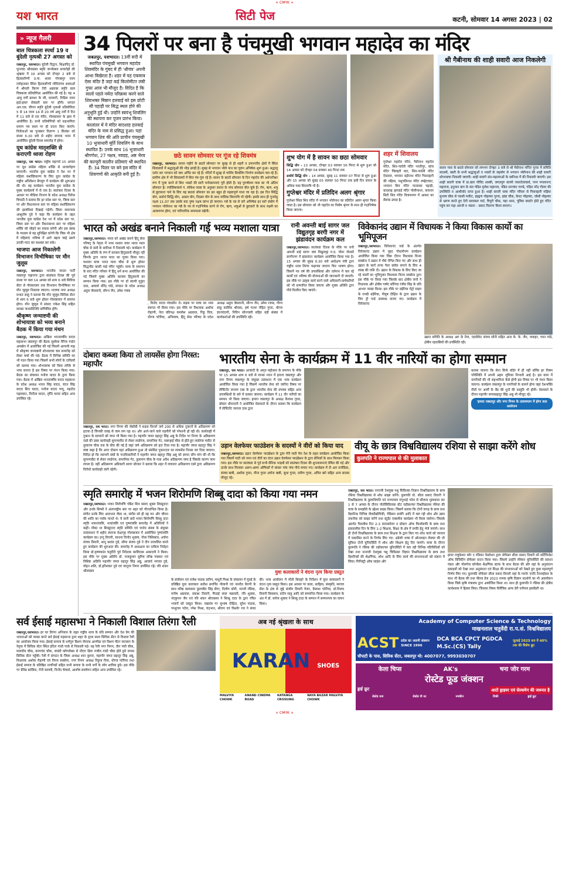+ CMYK +
यश भारत
सिटी पेज
कटनी, सोमवार 14 अगस्त 2023 | 02
» न्यूज गैलरी
बाल चित्रकला स्पर्धा 19 व बुंदेली नृत्यश्री 27 अगस्त को
जबलपुर, यशभारत। बुंदेली विद्वान, शिक्षाविद् डॉ. पूरनचंद श्रीवास्तव स्मृति जन्मोत्सव समारोहों की श्रृंखला में 19 अगस्त को दोपहर 2 बजे से हितकारिणी उ.मा. शाला गोरखपुर एवम दमोहनाका स्थित हितकारिणी गोविंदगंज शालाओं में श्रीमती किरण देवी अग्रवाल स्मृति बाल चित्रकला प्रतियोगिता आयोजित की गई है। यह 4 आयु वर्गों क्रमशः के जी, प्रायमरी, मिडिल एवम हाई-हायर सेकंडरी स्तर पर होगी। सरदार आर.एस. चौपरा स्मृति बुंदेली नृत्यश्री प्रतियोगिता 5 से 14 एवम 14 से 20 वर्ष आयु वर्गों में दिन में 11 बजे से दत्त मंदिर, गोलबाजार के हाल में आयोजित है। सभी प्रतियोगियों को सहभागिता प्रमाण पत्र स्थल पर ही प्रदान किए जाएंगे। विजेताओं का पुरस्कार वितरण 1 सितंबर को संध्या 6.30 बजे से शहीद स्मारक भवन में आयोजित बुंदेली दिवस समारोह में होगा।
यूथ कांग्रेस मातृशक्ति से कराएगी ध्वजा रोहण
जबलपुर, यश भारत। राष्ट्रीय महापर्व 15 अगस्त पर यूथ कांग्रेस महिला शक्ति से ध्वजारोहण कराएगी। भारतीय युवा कांग्रेस ने देश भर में महिला सशक्तिकरण के लिए युवा कांग्रेस के राष्ट्रीय अधिवेशन बेंगलुरु में कार्यक्रम की शुरूआत की थी। यह कार्यक्रम भारतीय युवा कांग्रेस के मुख्य कार्यक्रमों में से एक है। स्वतंत्रता दिवस के अवसर पर मीडिया विभाग के प्रदेश अध्यक्ष विवेक त्रिपाठी ने बताया कि हर प्रदेश स्तर पर, जिला स्तर पर और विधानसभा स्तर पर महिला सशक्तिकरण की झलकियां दिखाई पड़ेगी। जिला समान्यक आशुतोष दुबे ने कहा कि कार्यक्रम के तहत भारतीय युवा कांग्रेस देश भर में प्रदेश स्तर पर, जिला स्तर पर और विधानसभा स्तर पर महिला शक्ति को जोड़ने का प्रयास करेगी और इस क्लब के माध्यम से यह सुनिश्चित करेगी कि जिस भी क्षेत्र में महिलाएं भविष्य में आगे बढ़ना चाहे उसमे उनकी मदद कर सशक्त कर सके।
भाजपा आज निकालेगी विभाजन विभीषिका पर मौन जुलूस
जबलपुर, यशभारत। भारतीय जनता पार्टी जबलपुर महानगर द्वारा स्वतंत्रता दिवस की पूर्व संध्या पर कल 14 अगस्त को शाम 6 बजे सिविक सेंटर से गोलबाजार तक विभाजन विभीषिका पर मौन जुलूस निकाला जाएगा। भाजपा नगर अध्यक्ष प्रभात साहू ने बताया कि मौन जुलूस सिविक सेंटर से शाम 6 बजे शुरू होकर गोलबाजार में समाप्त होगा। मौन जुलूस में सांसद राकेश सिंह सहित समस्त जनप्रतिनिधि सम्मिलित होंगे।
श्रीकृष्ण जन्माष्टमी की शोभायात्रा को भव्य बनाने बैठक में किया गया मंथन
जबलपुर, यशभारत। अखिल भारतवर्षीय यादव महासभा जबलपुर की बैठक सुशीला मैरिज गार्डन अमखेरा में आयोजित की गई जिसमें आगामी माह में श्रीकृष्ण जन्माष्टमी शोभायात्रा चल समारोह को लेकर चर्चा की गई। बैठक में विभिन्न समिति का भी गठन किया गया जिसमें सभी लोगों के दायित्वों को बताया गया। शोभायात्रा को किस तरीके से भव्य बनाना है इस विषय पर मंथन किया गया। बैठक का संचालन मनोज यादव के द्वारा किया गया। बैठक में अखिल भारतवर्षीय यादव महासभा के प्रदेश अध्यक्ष भारत सिंह यादव, चंदन सिंह यादव शिव यादव, मनोज यादव पप्पू, महादेव पहलवान, विनीता यादव, तृप्ति यादव सहित अन्य उपस्थित रहे।
34 पिलरों पर बना है पंचमुखी भगवान महादेव का मंदिर
जबलपुर, यशभारत। 13वीं सदी में स्थापित पंचमुखी भगवान महादेव शिवमंदिर के गुंबद में ही 'श्रीयंत्र' अपनी आभा बिखेरता है। शहर में यह एकमात्र ऐसा मंदिर है जहां कई किलोमीटर लंबी गुफा आज भी मौजूद है। विदित है कि सालों पहले नर्मदा परिक्रमा करने वाले शिवभक्त मिष्ठान हलवाई को इस छोटी सी पहाड़ी पर सिद्ध स्थल होने की अनुभूति हुई थी। उन्होंने स्वयंभू शिवलिंग की स्थापना कर पूजन प्रारंभ किया। कालांतर में ये मंदिर बादशाह हलवाई मंदिर के नाम से प्रसिद्ध हुआ। यहां भगवान शिव की अति प्राचीन पंचमुखी 10 भुजाधारी मूर्ति शिवलिंग के साथ स्थापित है। उनके साथ 16 भुजाधारी श्रीगणेश, 27 नक्षत्र, नवग्रह, अष्ट भैरव की कल्चुरी कालीन प्रतिमाएं भी स्थापित हैं। 34 पिलर पर बने इस मंदिर में शिवगणों की आकृति बनी हुई है।
छठे सावन सोमवार पर गूंज रहे शिवमंत्र
जबलपुर, यशभारत। सावन महीने के छठवें सोमवार पर सुबह से ही शहरी व उपनगरीय क्षेत्रों में स्थित शिवालयों में श्रद्धालुओं की भीड़ उमड़ी है। सुबह से भगवान भोले नाथ का पूजन अभिषेक शुरू हुआ। श्रद्धालु दर्शन कर भगवान को जल अर्पित कर रहे हैं। मंदिरों में सुबह से पार्थिव शिवलिंग निर्माण कार्यक्रम चल रहे हैं। ग्रामीण क्षेत्र में भी शिवालयों में शिव मंत्र गूंज रहे हैं। सावन के छठवें सोमवार के दिन महादेव की अर्धनारीश्वर रूप में पूजा करने से शिव भक्तों की सारी मनोकामनाएं पूरी होती हैं। यह पुरुषोत्तम मास का भी अंतिम सोमवार है। ज्योतिषाचार्य पं. लोकेश व्यास के अनुसार सावन के पांच सोमवार बीत चुके हैं। रोग, ऋण, शत्रु से छुटकारा पाने के लिए यह छठवां सोमवार का व्रत बहुत ही महत्वपूर्ण माना जा रहा है। इस दिन सिद्धि योग, सर्वार्थ सिद्धि योग, आडल योग, विडाल योग के साथ मासिक शिवरात्रि भी रहेगी। इसके साथ ही पुनर्वसु नक्षत्र 11.07 तक उसके बाद पुष्य नक्षत्र प्रारंभ हो जाएगा। गन्ने के रस से करें अभिषेक इन सारे संयोग में भगवान भोलेनाथ का गन्ने के रस से रुद्राभिषेक करने से रोग, ऋण, शत्रुओं से छुटकारे के साथ लक्ष्मी का आवागमन होगा, एवं पारिवारिक समरसता बढ़ेगी।
शुभ योग में है सावन का छठा सोमवार
सिद्धि योग - 13 अगस्त, दोपहर 03 बजकर 56 मिनट से शुरू हुआ जो 14 अगस्त को दोपहर 04 बजकर 40 मिनट तक
सर्वार्थ सिद्धि योग - 14 अगस्त, सुबह 11 बजकर 07 मिनट से शुरू हुआ और 15 अगस्त को सुबह 05 बजकर 50 मिनट तक इसी दिन सावन के अधिक मास शिवरात्रि भी है।
गुप्तेश्वर मंदिर में प्रतिदिन अलग श्रृंगार
गुप्तेश्वर स्थित शिव मंदिर में भगवान भोलेनाथ का प्रतिदिन अलग श्रृंगार किया जाता है। इस सोमवार को भी महादेव का विशेष श्रृंगार के साथ ही रुद्राभिषेक किया जाएगा।
शहर में शिवालय
गुप्तेश्वर महादेव मंदिर, गैबीनाथ महादेव मंदिर, शिव-पार्वती मंदिर भरतीपुर, कांच मंदिर जिलहरी घाट, शिव-पार्वती मंदिर देवताल, भगवान बद्रीनाथ मंदिर पिसनहारी की मढ़िया, पशुपतिनाथ मंदिर लम्हेटाघाट, भगवान शिव मंदिर पाटबाबा पहाड़ी, बादशाह हलवाई मंदिर पोलीपाथर, कचनार सिटी शिव मंदिर विजयनगर में आस्था का सैलाब उमड़ा है।
श्री गैबीनाथ की शाही सवारी आज निकलेगी
सावन मास के छठवे सोमवार को लगभग दोपहर 3 बजे से श्री गैबीनाथ मन्दिर पुरवा में समिति सदस्यों, बस्ती के सभी श्रद्धालुओं व भक्तों के सहयोग से भगवान भोलेनाथ की शाही सवारी शोभायात्रा निकाली जाएगी। शाही सवारी संत-महात्माओं के सानिध्य में की निकाली जाएगी। इस शाही सवारी यात्रा में डा.बाल गोविंद शास्त्री, जगतगुरु स्वामी राघवदेवाचार्य, परम पगलानन्द महाराज, हनुमान बाग के संत पंडित बृजेश महाराज, पंडित ताराचंद पाण्डे, पंडित नरेंद्र गौतम की उपस्थिति व आशीर्वाद प्राप्त हुआ है। शाही सवारी यात्रा मंदिर परिसर से पिसनहारी मढ़िया सुभाष चौक से प्यासी मार्केट, ब्राह्मण मोहल्ला पुरवा, झंडा चौक, केवट मोहल्ला, जोशी मोहल्ला से भ्रमण करते हुए देवी सायकल मार्ट, त्रिपुरी चौक, गढ़ा थाना, पुलिस क्वार्टर होते हुए मंदिर पहुंच कर महा आरती व भंडारा - प्रसाद वितरण किया जाएगा।
भारत को अखंड बनाने निकाली गई भव्य मशाला यात्रा
जबलपुर,यशभारत। भारत को अखंड बनाने हिंदू सेवा परिषद् के नेतृत्व में भव्य मशाल यात्रा भारत माता चौक से संतों के सानिध्य में निकाली गई। कार्यक्रम में मुख्य अतिथि के रूप में काजल हिंदुस्तानी मौजूद रहीं जिनके द्वारा भारत माता का पूजन किया गया। मशाला यात्रा भारत माता चौक से शुरू होकर सिद्धपीठ काली माई मंदिर पहुंची। यात्रा के समापन के बाद मंदिर परिसर में हिंदू धर्म सभा आयोजित की गई जिसमें मुख्य अतिथि काजल हिंदुस्तानी का सम्मान किया गया। इस मौके पर डॉ स्वामी मुकुंद दास, आचार्य धीरेंद्र पांडे, संगठन के प्रदेश अध्यक्ष अतुल जेसवानी, सौरभ जैन, उमेश रजक
, विनोद यादव मंचासीन थे। सड़क पर यात्रा का भव्य स्वागत भी किया गया। इस मौके पर विधायक अशोक रोहाणी, नेता प्रतिपक्ष कमलेश अग्रवाल, रिंकू विज, धीरज पटेरिया, अभिलाष, हिंदू सेवा परिषद के प्रदेश अध्यक्ष अतुल जेसवानी, सौरभ जैन, उमेश रजक, गौरव साहू कार्तिक श्रीवास, हर्ष पत्थर रोहित गुप्ता, धीरज ज्ञानचंदानी, नितिन सोनपाली सहित बड़ी संख्या में कार्यकर्ताओं की उपस्थिति रही।
रानी अवन्ती बाई सागर जल विद्युतगृह बरगी नगर में झंडावंदन कार्यक्रम कल
जबलपुर,यशभारत। स्वतंत्रता दिवस के मौके पर रानी अवन्ती बाई सागर जल विद्युतगृह म.प्र. पॉवर जेनको बरगीनगर में झंडावंदन कार्यक्रम आयोजित किया गया है। 15 अगस्त की सुबह 8.30 बजे अधीक्षण यंत्री द्वारा राष्ट्रीय ध्वज तिरंगा फहराया जाएगा फिर भाषण होगा। जिसमें गत वर्ष की उपलब्धियां और वर्तमान में चल रहे कार्यों एवं भविष्य की योजनाओं की जानकारी दी जाएगी। इस मौके पर उत्कृष्ट कार्य करने वाले अधिकारी-कर्मचारियों को भी सम्मानित किया जाएगा और मुख्य अतिथि द्वारा पौधे वितरित किए जाएंगे।
विवेकानंद उद्यान में विधायक ने किया विकास कार्यो का भूमिपूजन
जबलपुर,यशभारत। विवेकानंद वार्ड के अंतर्गत विवेकानंद उद्यान में वृहद पौधारोपण कार्यक्रम आयोजित किया गया जिस दौरान विधायक विनय सक्सेना ने उद्यान में पौधे रोपित किए गए और साथ ही उद्यान के चारों तरफ पेवर ब्लॉक लगाने के लिए 4 लाख की राशि दी। उद्यान के विकास के लिए किए जा रहे कार्यों का भूमिपूजन विधायक विनय सक्सेना द्वारा इस मौके पर किया गया जिसके बाद क्षेत्रीय जनों ने विधायक और क्षेत्रीय पार्षद सोनिया रंजीत सिंह के प्रति आभार व्यक्त किया। इस मौके पर बड़ेरिया मेट्रो प्राइम के एमडी बड़ेरिया, पीयूष दीक्षित के द्वारा उद्यान के लिए ट्री गार्ड उपलब्ध कराए गए। कार्यक्रम में विवेकानंद
उद्यान समिति के अध्यक्ष आर के नेमा, एडवोकेट संजय सोनी सहित अन्य के. के. जैन, जवाहर, पवन पांडे, क्षेत्रीय रहवासियों की उपस्थिति रही।
दोबारा कब्जा किया तो लायसेंस होगा निरस्त: महापौर
जबलपुर, यश भारत। नगर निगम की जेसीबी ने सड़क किनारे जमे 200 से अधिक दुकानों के अतिक्रमण को हटाया है जिनकी वजह से जाम लग रहा था। और आने-जाने वाले राहगीरों को परेशानी हो रही थी। कार्यवाही में दुकान के सामानों को जप्त भी किया गया है। महापौर जगत बहादुर सिंह अन्नू के निर्देश पर निगम के अतिक्रमण दस्ते की उक्त कार्यवाही सुपरमार्केट से लेकर लार्डगंज, कमानिया गेट, मछरहाई चौक से होते हुए लार्डगंज मार्केट से तुलाराम चौक तक के बीच की गई है जहां जमे अतिक्रमण को हटा दिया गया है। महापौर जगत बहादुर सिंह ने स्पष्ट कहा है कि अगर दोबारा यहां अतिक्रमण हुआ तो संबंधित दुकानदार का लायसेंस निरस्त कर दिया जाएगा। विदित हो कि व्यापारी संघों के पदाधिकारियों ने महापौर जगत बहादुर सिंह अन्नू को ज्ञापन सौंप मांग की थी कि सुपरमार्केट से लेकर लार्डगंज, कमानिया गेट, तुलाराम चौक के पास अवैध अतिक्रमण जमा है जिसके कारण जाम लगता है। वहीं अतिक्रमण अधिकारी सागर बोरकर ने बताया कि शहर में लगातार अतिक्रमण दस्ते द्वारा अतिक्रमण विरोधी कार्यवाही जारी रहेगी।
भारतीय सेना के कार्यक्रम में 11 वीर नारियों का होगा सम्मान
जबलपुर, यश भारत। आजादी के अमृत महोत्सव के समापन के मौके पर 15 अगस्त शाम 6 बजे से मानस भवन में हमारा जबलपुर और नगर निगम जबलपुर के संयुक्त तत्वाधान में एक भव्य कार्यक्रम आयोजित किया गया है जिसमें भारतीय सेना को जानिए विषय पर लेफ्टिनेंट जनरल दास के द्वारा भारतीय सेना की तपस्या सहित अन्य उपलब्धियों के बारे में बताया जाएगा। कार्यक्रम में 11 वीर नारियों का सम्मान भी किया जाएगा। हमारा जबलपुर के अध्यक्ष कैलाश गुप्ता, डॉक्टर धीरावानी ने आयोजित प्रेसवार्ता के दौरान बताया कि कार्यक्रम में लेफ्टिनेंट जनरल दास द्वारा
बताया जाएगा कि सेना सिर्फ बॉर्डर में ही नहीं बल्कि हर विषम परिस्थिति में अपनी अहम भूमिका निभाती आई है। इस काम में नागरिकों की भी सहभागिता कैसे होगी इस विषय पर भी मंथन किया जाएगा। कार्यक्रम जबलपुर के नागरिकों के सामने होगा जहां देशभक्ति गीतों पर आर्मी के बैंड की धुनों की प्रस्तुति भी होगी। प्रेसवार्ता के दौरान महापौर जगतबहादुर सिंह अन्नू भी मौजूद रहे।
'हमारा जबलपुर और नगर निगम के तत्वावधान में होगा कल आयोजन
उड़ान वेलफेयर फाउंडेशन के सदस्यों ने वीरों को किया याद
जबलपुर,यशभारत। उड़ान वेलफेयर फाउंडेशन के द्वारा मेरी माटी मेरा देश के तहत कार्यक्रम आयोजित किया गया जिसमें माटी को नमन एवं वीरों का वंदन उड़ान वेलफेयर फाउंडेशन के द्वारा सैनिकों के साथ मिलकर किया गया। इस मौके पर स्वतंत्रता से पूर्व सभी सैनिक भाइयों को स्वतंत्रता दिवस की शुभकामनाएं प्रेषित की गई और उनके साथ मिलकर अलग-अलग ऑफिसों में जाकर पांच पांच पौधे लगाए गए। कार्यक्रम में टी आर तनोडिया, संजय खत्री, अशोक गुप्ता, मीना गुप्ता अर्चना खत्री, सुधा गुप्ता, प्रवीण गुप्ता, अमित खरे सहित अन्य सदस्य मौजूद रहे।
वीयू के छात्र विश्वविद्यालय रशिया से साझा करेंगे शोध
कुलपति ने राज्यपाल से की मुलाकात
स्मृति समारोह में भजन शिरोमणि शिब्बू दादा को किया गया नमन
जबलपुर,यशभारत। भजन शिरोमणि पंडित शिव प्रसाद शुक्ल शिब्बूदादा और उनके शिष्यों ने अंतरराष्ट्रीय स्तर पर शहर को गौरवान्वित किया है। संगीत उनके लिए आराधना जैसा था, संगीत को ही वह मन और जीवन की शांति का पर्याय मानते थे। ये सारी बातें भजन शिरोमणि शिब्बू दादा स्मृति भजनांजलि, भावांजलि एवं पुष्पांजलि समारोह में अतिथियों ने कहीं। मौका था शिब्बूदादा स्मृति समिति एवं पाथेय संस्था के संयुक्त तत्वावधान में शहीद स्मारक प्रेक्षागृह गोलबाजार में आयोजित पुष्पांजलि कार्यक्रम का। इन्दु तिवारी, साधना विनोद शुक्ला, नीता निशिकांत, अर्चना संजय तिवारी, शानू प्रशांत दुबे, सीमा संजय दुबे ने दीप प्रज्वलित करते हुए कार्यक्रम की शुरुआत की। समारोह में अध्यक्षता का दायित्व निर्वहन किया डॉ.कृष्णकांत चतुर्वेदी पूर्व निदेशक कालिदास अकादमी ने किया। इस मौके पर मुख्य अतिथि डॉ. राजकुमार सुमित्र वरिष्ठ पत्रकार एवं विशिष्ट अतिथि महापौर जगत बहादुर सिंह अन्नू, आचार्य भगवत दुबे, मोहन शशि, डॉ.हरिशंकर दुबे एवं जादूगर निगम उपस्थित रहे। रवि शंकर श्रीवास्तव
युवा कलाकारों ने वंदना नृत्य किया प्रस्तुत
के संयोजन एवं राजेश पाठक प्रवीण, माधुरी मिश्रा के संचालन में मुंबई के प्रतिष्ठित युवा कलाकार सतीश समर्पित गोलानी एवं नवनीत बैरागी के साथ वरिष्ठ कलाकार कुलजीत सिंह सेंगर, दिलीप कोरी, भारती रसिया, मनीष अग्रवाल, प्रकाश तिवारी, मिठाई लाल चक्रवती, रवि शुक्ला, नंदकुमार जैन एवं रवि शंकर श्रीवास्तव ने शिब्बू दादा के द्वारा रचित भजनों को प्रस्तुत किया। वाद्ययंत्र पर सुभाष दीक्षित, सुरेश पाठक, परशुराम पटेल, रमेश मिश्रा, चंद्रभान, श्रीराम एवं किशोर राव ने संगत की। भव्य आयोजन में मोती शिवहरे के निर्देशन में युवा कलाकारों ने वंदना नृत्य प्रस्तुत किया। इस अवसर पर कला, साहित्य, संस्कृति, समाज सेवा के क्षेत्र से जुड़े संजीव तिवारी मेजर, कैलाश पटेरिया, डॉ.विजय तिवारी किसलय, प्रदीप साहू आदि को सम्मानित किया गया। कार्यक्रम के अंत में डॉ. सरोज शुक्ला ने शिब्बू दादा के सम्मान में सम्मानपत्र का वाचन किया।
जबलपुर, यश भारत। नानाजी देशमुख पशु चिकित्सा विज्ञान विश्वविद्यालय के छात्र रशिया विश्वविद्यालय से शोध साझा करेंगे। कुलपति प्रो. सीता प्रसाद तिवारी ने विश्वविद्यालय के कुलाधिपति एवं राज्यपाल मंगूभाई पटेल से सौजन्य मुलाकात कर 1 से 7 अगस्त के दौरान नोवोसिबिरस्क स्टेट एग्रीकल्चर विश्वविद्यालय रशिया की यात्रा के समझौते के उद्देश्य साझा किया। जिसमें बताया कि दोनों जगह के छात्र तथा वैज्ञानिक विभिन्न जैवप्रौद्योगिकी, मेडिसन सर्जरी आदि में चल रही शोध और उन्नत तकनीक को साझा करेंगे तथा स्टूडेंट एक्सचेंज कार्यक्रम भी किया जावेगा। जिसके अंतर्गत पैंतालीस दिन 2-3 स्नातकोत्तर व डॉक्टर ऑफ फिलॉसफी के छात्र तथा इकतालीस दिन के लिए 1-2 शिक्षक, शिक्षा के क्षेत्र में प्रगति हेतु भेजे जाएंगे। साथ ही दोनों विश्वविद्यालय के छात्र तथा शिक्षक के द्वारा किए गए शोध कार्य को जनरल में प्रकाशित करने के निर्णय लिए गए। अंग्रेजी भाषा में ऑनलाइन लेक्चर की भी सुविधा दोनों यूनिवर्सिटी में शोध और शिक्षण हेतु दिए जाएंगे। यात्रा के दौरान कुलपति ने रसिया की एग्रीकल्चर यूनिवर्सिटी में चल रही विभिन्न गतिविधियों को देखा तथा नानाजी देशमुख पशु चिकित्सा विज्ञान विश्वविद्यालय के छात्र तथा वैज्ञानिकों की शैक्षणिक, शोध आदि के लिए कार्य की संभावनाओं को संज्ञान में लिया। मिनिस्ट्री ऑफ साइंस और
हायर एजुकेशन फॉर द रशियन फेडरेशन द्वारा प्रोफेसर सीता प्रसाद तिवारी को सर्टिफिकेट ऑफ विजिटिंग प्रोफेसर प्रदान किया गया। जिसमे उन्होंने रशियन यूनिवर्सिटी की प्रबंधन मंडल और गोलमेज कॉन्फ्रेंस शैक्षणिक स्टाफ के साथ बैठक की और वहां के अनुसंधान इकाइयों को देखा तथा अनुसंधान एवं शिक्षा की संभावनाओं को देखते हुए कुछ महत्वपूर्ण निर्णय लिए गए। कुलपति प्रोफेसर सीता प्रसाद तिवारी वहां के गवर्नर एनदि टैवनाईकव के साथ भी बैठक की तथा फील्ड डेज 2023 नामक कृषि विज्ञान प्रदर्शनी का भी अवलोकन किया जिसे कृषि मंत्रालय द्वारा आयोजित किया था। साथ ही कुलपति ने रसिया की क्षेत्रीय कार्यशाला में हिस्सा लिया। जिसका विषय चैलेंजिस आफ डेरी एनीमल हसबेंडरी था।
सर्व ईसाई महासभा ने निकाली विशाल तिरंगा रैली
जबलपुर,यशभारत। हर घर तिरंगा अभियान के तहत राष्ट्रीय ध्वज के प्रति सम्मान और देश प्रेम की भावनाओं को व्यक्त करने सर्व ईसाई महासभा द्वारा शहर के हृदय स्थल सिविक सेंटर से विशाल रैली का आयोजन किया गया। ईसाई समाज के धर्मगुरु बिशप जेराल्ड अल्मीडा एवं बिशप पीटर जानसन के नेतृत्व में सिविक सेंटर स्थित इंदिरा गांधी पार्क से निकाली गई। यह रैली नगर निगम, तीन पत्ती चौक, मालवीय चौक, करमचंद चौक, जयंती कॉम्प्लेक्स से नौदरा ब्रिज राजीव गांधी चौक होते हुये वापस सिविक सेंटर पहुँची। रैली में संगठन के जिला अध्यक्ष शान कुमार, महापौर जगत बहादुर सिंह अन्नू, विधायक अशोक रोहाणी एवं विनय सक्सेना, नगर निगम अध्यक्ष रिंकुज विज, धीरज पटेरिया तथा ईसाई समाज के प्रतिष्ठित नागरिकों सहित सभी समाज के सभी वर्गों के लोग शामिल हुये। इस मौके पर डेविड फ्रांसिस, रोनी सालवी, विनोद चेम्बर्स, आशीष सालोमन सहित अन्य उपस्थित रहे।
अब नई श्रृंखला के साथ
KARAN SHOES
MALVIYA CHOWK ANAND CINEMA ROAD KATANGA CROSSING NAYA BAZAR MALVIYA CHOWK
Academy of Computer Science & Technology
माखनलाल चतुर्वेदी रा.प.सं. विश्वविद्यालय
ACST प्रदेश का अग्रणी संस्थान SINCE 1996 DCA BCA CPCT PGDCA M.Sc.(CS) Tally जुलाई 2023 सत्र में 40% तक की विशेष छूट
चौपाटी के पास, सिविक सेंटर, जबलपुर मो: 4007077, 9993030707
केला चिप्स AK's चना जोर गरम
रोस्टेड फूड जंक्शन
ड्राई फ्रूट आटो ड्राइवर एवं सेल्समेन की जरूरत है
रोस्टेड चना रोस्टेड पी नट नमकीन चिकी ड्राई फ्रूट
+ CMYK +